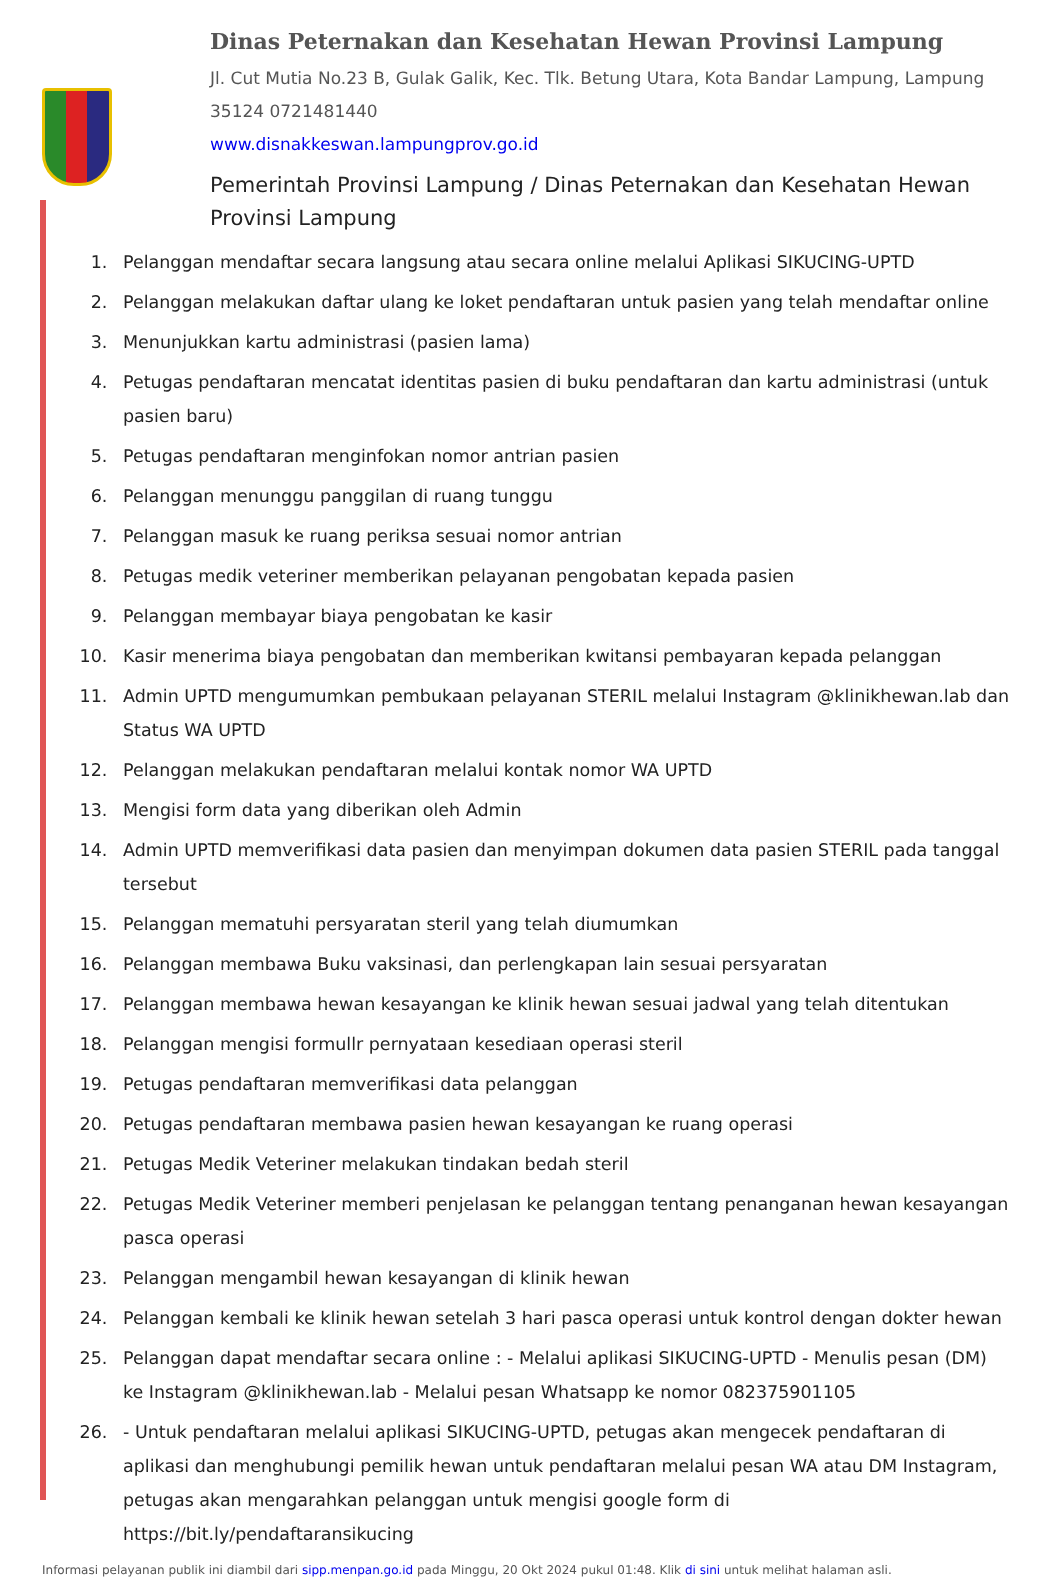Dinas Peternakan dan Kesehatan Hewan Provinsi Lampung
Jl. Cut Mutia No.23 B, Gulak Galik, Kec. Tlk. Betung Utara, Kota Bandar Lampung, Lampung 35124 0721481440
www.disnakkeswan.lampungprov.go.id
Pemerintah Provinsi Lampung / Dinas Peternakan dan Kesehatan Hewan Provinsi Lampung
1. Pelanggan mendaftar secara langsung atau secara online melalui Aplikasi SIKUCING-UPTD
2. Pelanggan melakukan daftar ulang ke loket pendaftaran untuk pasien yang telah mendaftar online
3. Menunjukkan kartu administrasi (pasien lama)
4. Petugas pendaftaran mencatat identitas pasien di buku pendaftaran dan kartu administrasi (untuk pasien baru)
5. Petugas pendaftaran menginfokan nomor antrian pasien
6. Pelanggan menunggu panggilan di ruang tunggu
7. Pelanggan masuk ke ruang periksa sesuai nomor antrian
8. Petugas medik veteriner memberikan pelayanan pengobatan kepada pasien
9. Pelanggan membayar biaya pengobatan ke kasir
10. Kasir menerima biaya pengobatan dan memberikan kwitansi pembayaran kepada pelanggan
11. Admin UPTD mengumumkan pembukaan pelayanan STERIL melalui Instagram @klinikhewan.lab dan Status WA UPTD
12. Pelanggan melakukan pendaftaran melalui kontak nomor WA UPTD
13. Mengisi form data yang diberikan oleh Admin
14. Admin UPTD memverifikasi data pasien dan menyimpan dokumen data pasien STERIL pada tanggal tersebut
15. Pelanggan mematuhi persyaratan steril yang telah diumumkan
16. Pelanggan membawa Buku vaksinasi, dan perlengkapan lain sesuai persyaratan
17. Pelanggan membawa hewan kesayangan ke klinik hewan sesuai jadwal yang telah ditentukan
18. Pelanggan mengisi formullr pernyataan kesediaan operasi steril
19. Petugas pendaftaran memverifikasi data pelanggan
20. Petugas pendaftaran membawa pasien hewan kesayangan ke ruang operasi
21. Petugas Medik Veteriner melakukan tindakan bedah steril
22. Petugas Medik Veteriner memberi penjelasan ke pelanggan tentang penanganan hewan kesayangan pasca operasi
23. Pelanggan mengambil hewan kesayangan di klinik hewan
24. Pelanggan kembali ke klinik hewan setelah 3 hari pasca operasi untuk kontrol dengan dokter hewan
25. Pelanggan dapat mendaftar secara online : - Melalui aplikasi SIKUCING-UPTD - Menulis pesan (DM) ke Instagram @klinikhewan.lab - Melalui pesan Whatsapp ke nomor 082375901105
26. - Untuk pendaftaran melalui aplikasi SIKUCING-UPTD, petugas akan mengecek pendaftaran di aplikasi dan menghubungi pemilik hewan untuk pendaftaran melalui pesan WA atau DM Instagram, petugas akan mengarahkan pelanggan untuk mengisi google form di https://bit.ly/pendaftaransikucing
Informasi pelayanan publik ini diambil dari sipp.menpan.go.id pada Minggu, 20 Okt 2024 pukul 01:48. Klik di sini untuk melihat halaman asli.